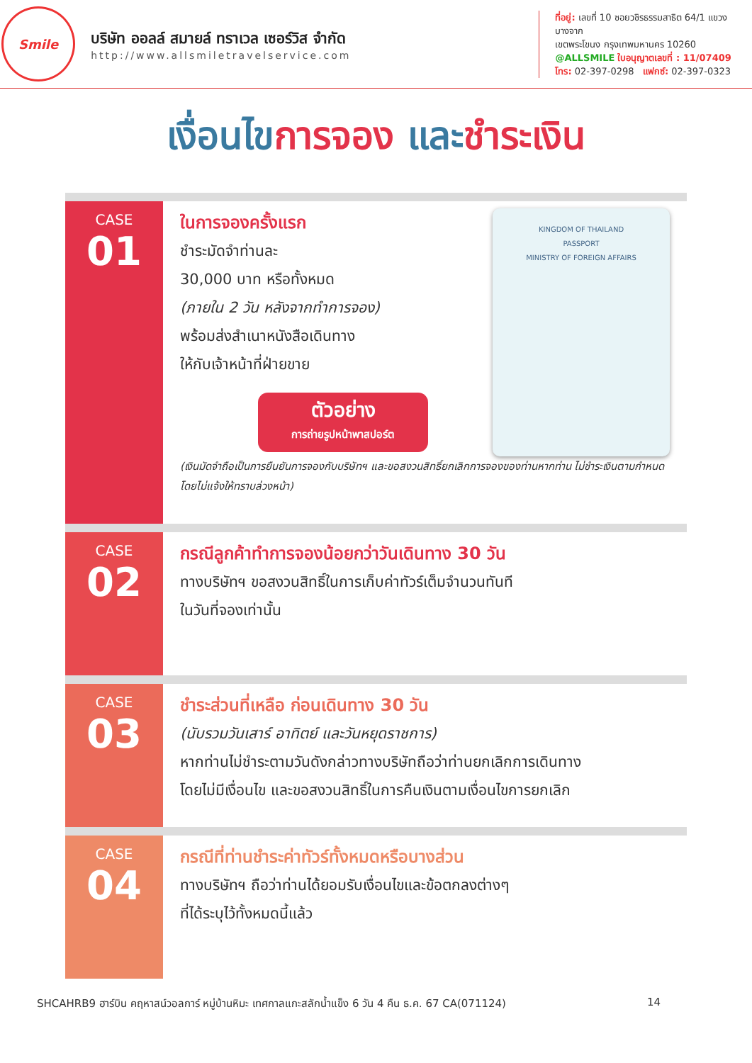Smile
บริษัท ออลล์ สมายล์ ทราเวล เซอร์วิส จำกัด
http://www.allsmiletravelservice.com
ที่อยู่: เลขที่ 10 ซอยวชิรธรรมสาธิต 64/1 แขวงบางจาก
เขตพระโขนง กรุงเทพมหานคร 10260
@ALLSMILE ใบอนุญาตเลขที่ : 11/07409
โทร: 02-397-0298 แฟกซ์: 02-397-0323
เงื่อนไขการจอง และชำระเงิน
CASE
01
KINGDOM OF THAILAND
PASSPORT
MINISTRY OF FOREIGN AFFAIRS
ในการจองครั้งแรก
ชำระมัดจำท่านละ
30,000 บาท หรือทั้งหมด
(ภายใน 2 วัน หลังจากทำการจอง)
พร้อมส่งสำเนาหนังสือเดินทาง
ให้กับเจ้าหน้าที่ฝ่ายขาย
ตัวอย่าง
การถ่ายรูปหน้าพาสปอร์ต
(เงินมัดจำถือเป็นการยืนยันการจองกับบริษัทฯ และขอสงวนสิทธิ์ยกเลิกการจองของท่านหากท่าน ไม่ชำระเงินตามกำหนด โดยไม่แจ้งให้ทราบล่วงหน้า)
CASE
02
กรณีลูกค้าทำการจองน้อยกว่าวันเดินทาง 30 วัน
ทางบริษัทฯ ขอสงวนสิทธิ์ในการเก็บค่าทัวร์เต็มจำนวนทันที
ในวันที่จองเท่านั้น
CASE
03
ชำระส่วนที่เหลือ ก่อนเดินทาง 30 วัน
(นับรวมวันเสาร์ อาทิตย์ และวันหยุดราชการ)
หากท่านไม่ชำระตามวันดังกล่าวทางบริษัทถือว่าท่านยกเลิกการเดินทาง
โดยไม่มีเงื่อนไข และขอสงวนสิทธิ์ในการคืนเงินตามเงื่อนไขการยกเลิก
CASE
04
กรณีที่ท่านชำระค่าทัวร์ทั้งหมดหรือบางส่วน
ทางบริษัทฯ ถือว่าท่านได้ยอมรับเงื่อนไขและข้อตกลงต่างๆ
ที่ได้ระบุไว้ทั้งหมดนี้แล้ว
SHCAHRB9 ฮาร์บิน คฤหาสน์วอลการ์ หมู่บ้านหิมะ เทศกาลแกะสลักน้ำแข็ง 6 วัน 4 คืน ธ.ค. 67 CA(071124) 14